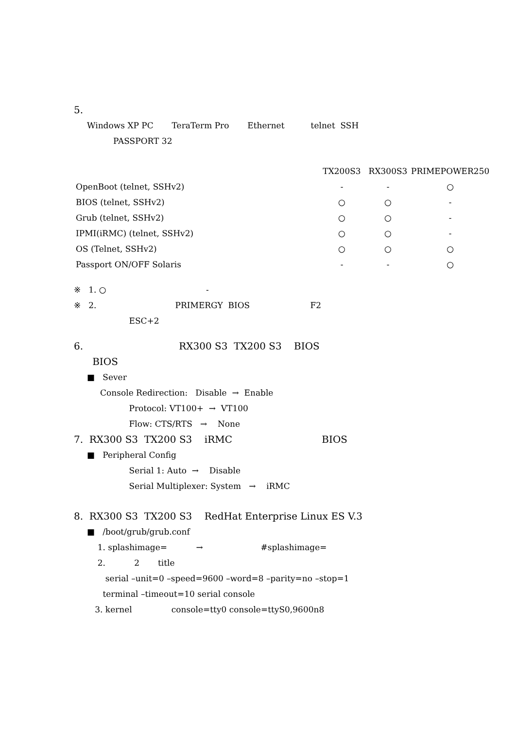5.
Windows XP PC TeraTerm Pro Ethernet telnet SSH
PASSPORT 32
| | TX200S3 | RX300S3 | PRIMEPOWER250 |
| --- | --- | --- | --- |
| OpenBoot (telnet, SSHv2) | - | - | ○ |
| BIOS (telnet, SSHv2) | ○ | ○ | - |
| Grub (telnet, SSHv2) | ○ | ○ | - |
| IPMI(iRMC) (telnet, SSHv2) | ○ | ○ | - |
| OS (Telnet, SSHv2) | ○ | ○ | ○ |
| Passport ON/OFF Solaris | - | - | ○ |
※ 1. ○ -
※ 2. PRIMERGY BIOS F2
ESC+2
6. RX300 S3 TX200 S3 BIOS
BIOS
■ Sever
Console Redirection: Disable → Enable
Protocol: VT100+ → VT100
Flow: CTS/RTS → None
7. RX300 S3 TX200 S3 iRMC BIOS
■ Peripheral Config
Serial 1: Auto → Disable
Serial Multiplexer: System → iRMC
8. RX300 S3 TX200 S3 RedHat Enterprise Linux ES V.3
■ /boot/grub/grub.conf
1. splashimage= → #splashimage=
2. 2 title
serial –unit=0 –speed=9600 –word=8 –parity=no –stop=1
terminal –timeout=10 serial console
3. kernel console=tty0 console=ttyS0,9600n8